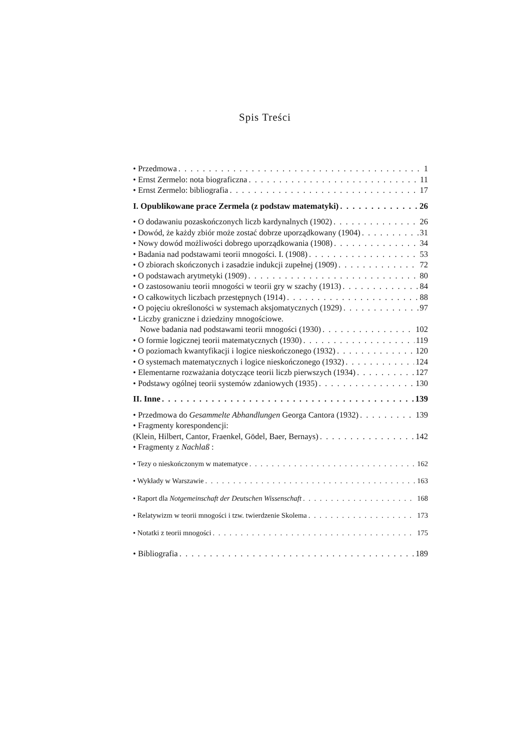Spis Treści
• Przedmowa 1
• Ernst Zermelo: nota biograficzna 11
• Ernst Zermelo: bibliografia 17
I. Opublikowane prace Zermela (z podstaw matematyki) 26
• O dodawaniu pozaskończonych liczb kardynalnych (1902) 26
• Dowód, że każdy zbiór może zostać dobrze uporządkowany (1904) 31
• Nowy dowód możliwości dobrego uporządkowania (1908) 34
• Badania nad podstawami teorii mnogości. I. (1908) 53
• O zbiorach skończonych i zasadzie indukcji zupełnej (1909) 72
• O podstawach arytmetyki (1909) 80
• O zastosowaniu teorii mnogości w teorii gry w szachy (1913) 84
• O całkowitych liczbach przestępnych (1914) 88
• O pojęciu określoności w systemach aksjomatycznych (1929) 97
• Liczby graniczne i dziedziny mnogościowe.
Nowe badania nad podstawami teorii mnogości (1930) 102
• O formie logicznej teorii matematycznych (1930) 119
• O poziomach kwantyfikacji i logice nieskończonego (1932) 120
• O systemach matematycznych i logice nieskończonego (1932) 124
• Elementarne rozważania dotyczące teorii liczb pierwszych (1934) 127
• Podstawy ogólnej teorii systemów zdaniowych (1935) 130
II. Inne 139
• Przedmowa do Gesammelte Abhandlungen Georga Cantora (1932) 139
• Fragmenty korespondencji:
(Klein, Hilbert, Cantor, Fraenkel, Gödel, Baer, Bernays) 142
• Fragmenty z Nachlaß :
• Tezy o nieskończonym w matematyce 162
• Wykłady w Warszawie 163
• Raport dla Notgemeinschaft der Deutschen Wissenschaft 168
• Relatywizm w teorii mnogości i tzw. twierdzenie Skolema 173
• Notatki z teorii mnogości 175
• Bibliografia 189